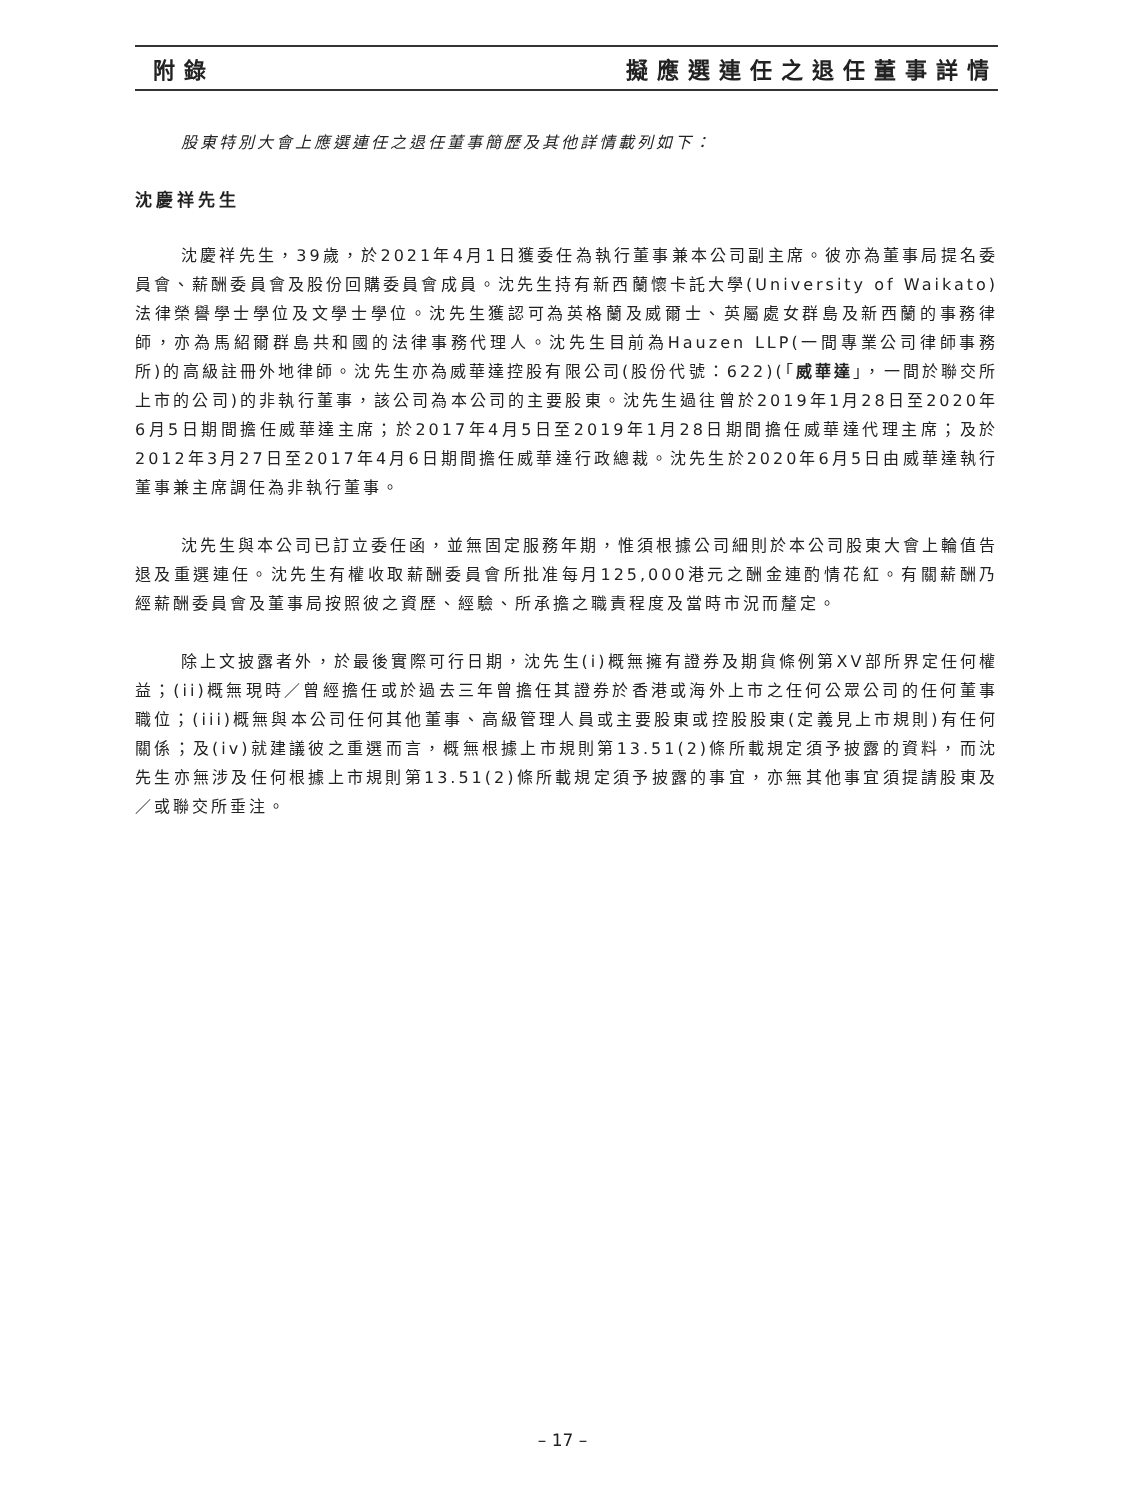附錄 擬應選連任之退任董事詳情
股東特別大會上應選連任之退任董事簡歷及其他詳情載列如下：
沈慶祥先生
沈慶祥先生，39歲，於2021年4月1日獲委任為執行董事兼本公司副主席。彼亦為董事局提名委員會、薪酬委員會及股份回購委員會成員。沈先生持有新西蘭懷卡託大學(University of Waikato)法律榮譽學士學位及文學士學位。沈先生獲認可為英格蘭及威爾士、英屬處女群島及新西蘭的事務律師，亦為馬紹爾群島共和國的法律事務代理人。沈先生目前為Hauzen LLP(一間專業公司律師事務所)的高級註冊外地律師。沈先生亦為威華達控股有限公司(股份代號：622)(「威華達」，一間於聯交所上市的公司)的非執行董事，該公司為本公司的主要股東。沈先生過往曾於2019年1月28日至2020年6月5日期間擔任威華達主席；於2017年4月5日至2019年1月28日期間擔任威華達代理主席；及於2012年3月27日至2017年4月6日期間擔任威華達行政總裁。沈先生於2020年6月5日由威華達執行董事兼主席調任為非執行董事。
沈先生與本公司已訂立委任函，並無固定服務年期，惟須根據公司細則於本公司股東大會上輪值告退及重選連任。沈先生有權收取薪酬委員會所批准每月125,000港元之酬金連酌情花紅。有關薪酬乃經薪酬委員會及董事局按照彼之資歷、經驗、所承擔之職責程度及當時市況而釐定。
除上文披露者外，於最後實際可行日期，沈先生(i)概無擁有證券及期貨條例第XV部所界定任何權益；(ii)概無現時／曾經擔任或於過去三年曾擔任其證券於香港或海外上市之任何公眾公司的任何董事職位；(iii)概無與本公司任何其他董事、高級管理人員或主要股東或控股股東(定義見上市規則)有任何關係；及(iv)就建議彼之重選而言，概無根據上市規則第13.51(2)條所載規定須予披露的資料，而沈先生亦無涉及任何根據上市規則第13.51(2)條所載規定須予披露的事宜，亦無其他事宜須提請股東及／或聯交所垂注。
– 17 –